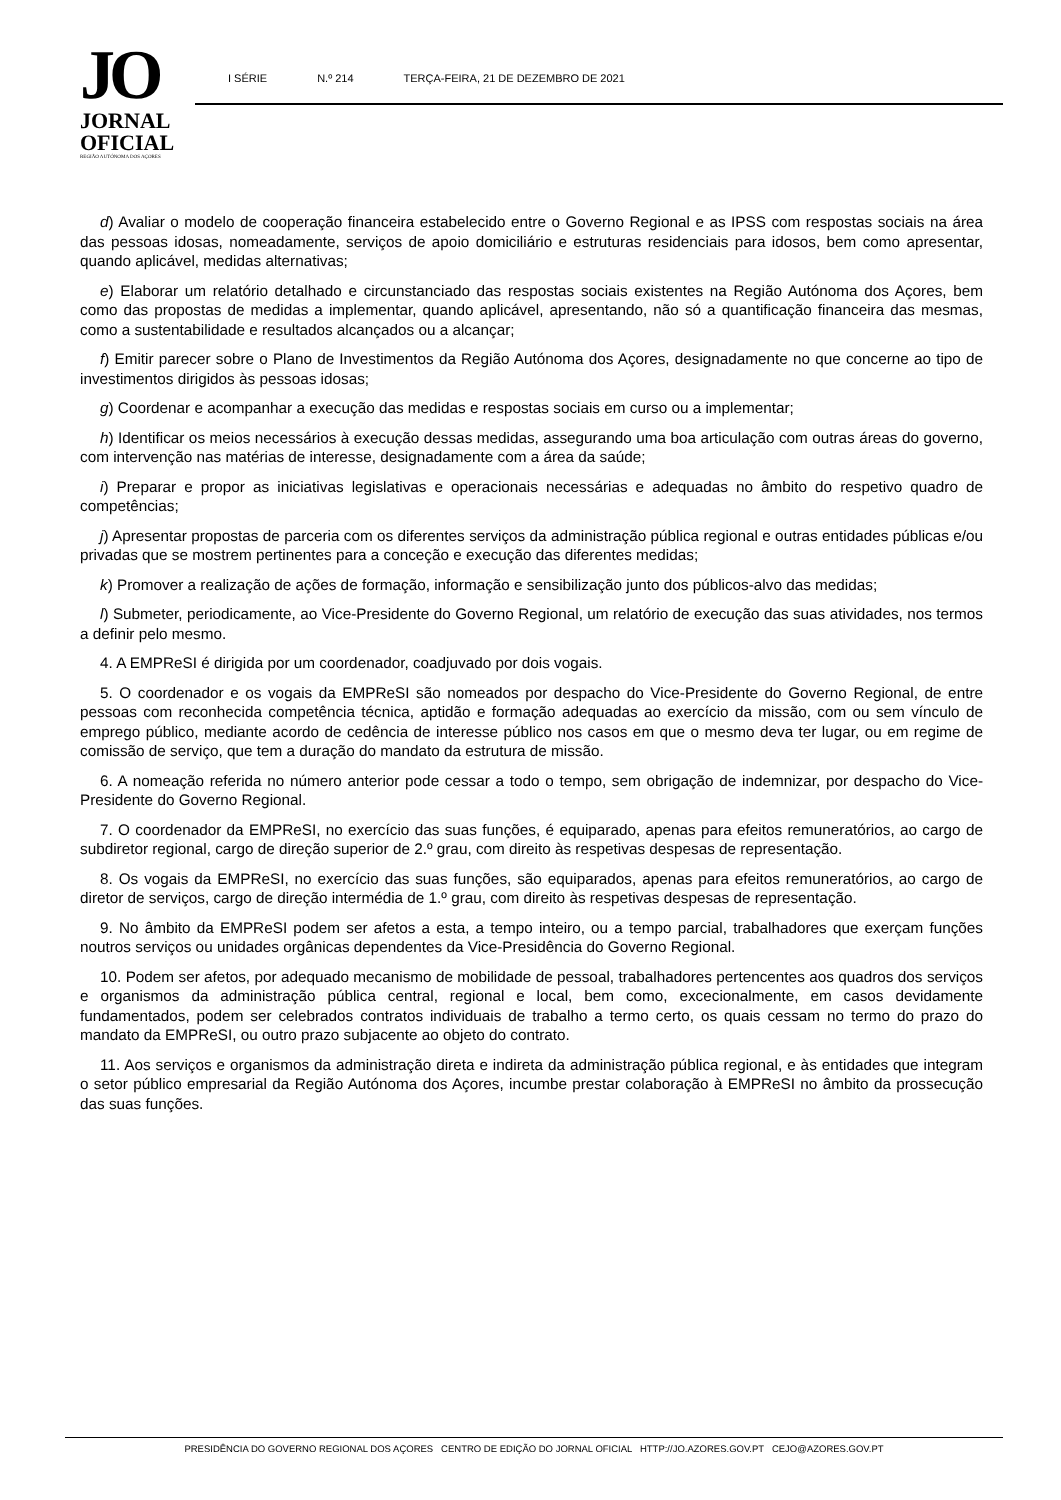JO
JORNAL
OFICIAL
REGIÃO AUTÓNOMA DOS AÇORES
I SÉRIE N.º 214 TERÇA-FEIRA, 21 DE DEZEMBRO DE 2021
d) Avaliar o modelo de cooperação financeira estabelecido entre o Governo Regional e as IPSS com respostas sociais na área das pessoas idosas, nomeadamente, serviços de apoio domiciliário e estruturas residenciais para idosos, bem como apresentar, quando aplicável, medidas alternativas;
e) Elaborar um relatório detalhado e circunstanciado das respostas sociais existentes na Região Autónoma dos Açores, bem como das propostas de medidas a implementar, quando aplicável, apresentando, não só a quantificação financeira das mesmas, como a sustentabilidade e resultados alcançados ou a alcançar;
f) Emitir parecer sobre o Plano de Investimentos da Região Autónoma dos Açores, designadamente no que concerne ao tipo de investimentos dirigidos às pessoas idosas;
g) Coordenar e acompanhar a execução das medidas e respostas sociais em curso ou a implementar;
h) Identificar os meios necessários à execução dessas medidas, assegurando uma boa articulação com outras áreas do governo, com intervenção nas matérias de interesse, designadamente com a área da saúde;
i) Preparar e propor as iniciativas legislativas e operacionais necessárias e adequadas no âmbito do respetivo quadro de competências;
j) Apresentar propostas de parceria com os diferentes serviços da administração pública regional e outras entidades públicas e/ou privadas que se mostrem pertinentes para a conceção e execução das diferentes medidas;
k) Promover a realização de ações de formação, informação e sensibilização junto dos públicos-alvo das medidas;
l) Submeter, periodicamente, ao Vice-Presidente do Governo Regional, um relatório de execução das suas atividades, nos termos a definir pelo mesmo.
4. A EMPReSI é dirigida por um coordenador, coadjuvado por dois vogais.
5. O coordenador e os vogais da EMPReSI são nomeados por despacho do Vice-Presidente do Governo Regional, de entre pessoas com reconhecida competência técnica, aptidão e formação adequadas ao exercício da missão, com ou sem vínculo de emprego público, mediante acordo de cedência de interesse público nos casos em que o mesmo deva ter lugar, ou em regime de comissão de serviço, que tem a duração do mandato da estrutura de missão.
6. A nomeação referida no número anterior pode cessar a todo o tempo, sem obrigação de indemnizar, por despacho do Vice-Presidente do Governo Regional.
7. O coordenador da EMPReSI, no exercício das suas funções, é equiparado, apenas para efeitos remuneratórios, ao cargo de subdiretor regional, cargo de direção superior de 2.º grau, com direito às respetivas despesas de representação.
8. Os vogais da EMPReSI, no exercício das suas funções, são equiparados, apenas para efeitos remuneratórios, ao cargo de diretor de serviços, cargo de direção intermédia de 1.º grau, com direito às respetivas despesas de representação.
9. No âmbito da EMPReSI podem ser afetos a esta, a tempo inteiro, ou a tempo parcial, trabalhadores que exerçam funções noutros serviços ou unidades orgânicas dependentes da Vice-Presidência do Governo Regional.
10. Podem ser afetos, por adequado mecanismo de mobilidade de pessoal, trabalhadores pertencentes aos quadros dos serviços e organismos da administração pública central, regional e local, bem como, excecionalmente, em casos devidamente fundamentados, podem ser celebrados contratos individuais de trabalho a termo certo, os quais cessam no termo do prazo do mandato da EMPReSI, ou outro prazo subjacente ao objeto do contrato.
11. Aos serviços e organismos da administração direta e indireta da administração pública regional, e às entidades que integram o setor público empresarial da Região Autónoma dos Açores, incumbe prestar colaboração à EMPReSI no âmbito da prossecução das suas funções.
PRESIDÊNCIA DO GOVERNO REGIONAL DOS AÇORES CENTRO DE EDIÇÃO DO JORNAL OFICIAL HTTP://JO.AZORES.GOV.PT CEJO@AZORES.GOV.PT